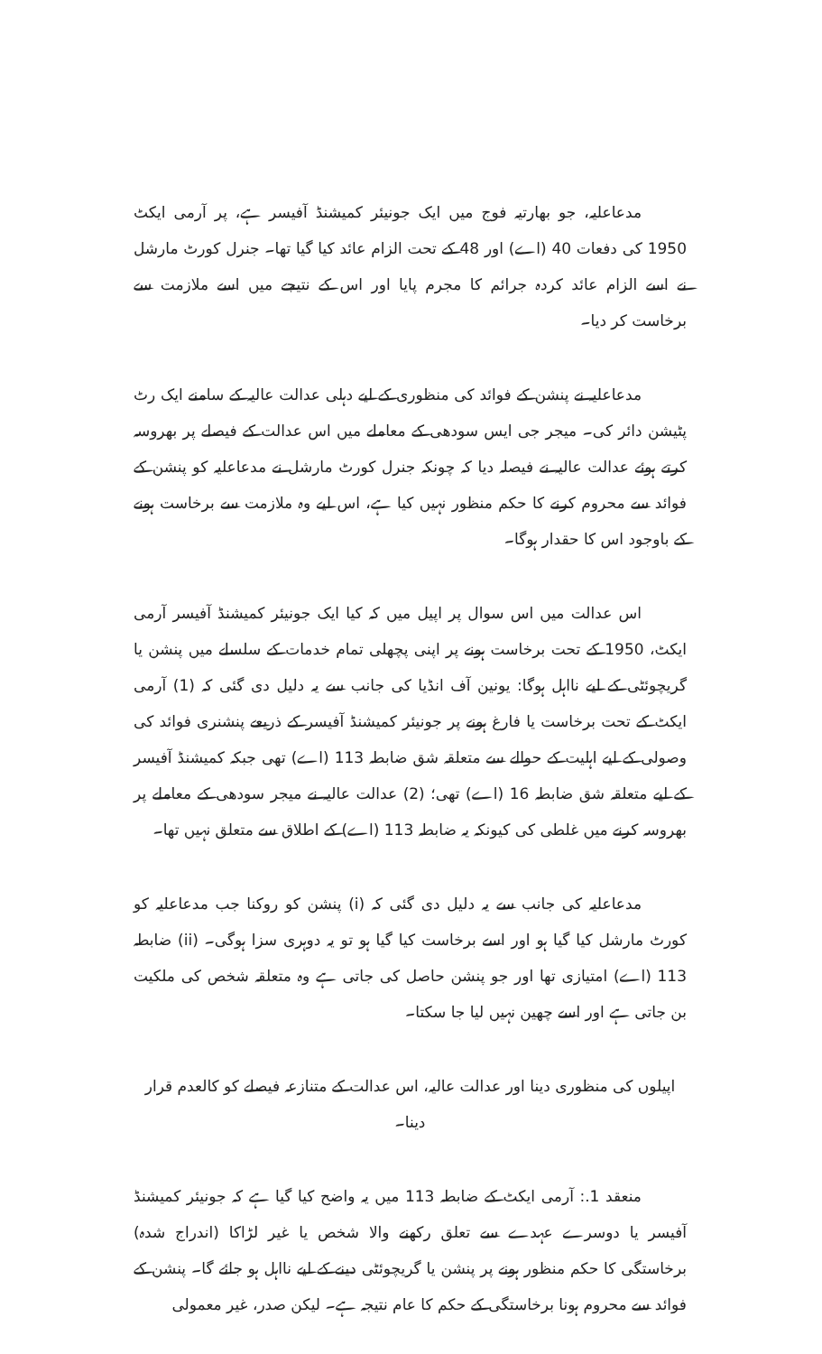مدعاعلیہ، جو بھارتیہ فوج میں ایک جونیئر کمیشنڈ آفیسر ہے، پر آرمی ایکٹ 1950 کی دفعات 40 (اے) اور 48 کے تحت الزام عائد کیا گیا تھا۔ جنرل کورٹ مارشل نے اسے الزام عائد کردہ جرائم کا مجرم پایا اور اس کے نتیجے میں اسے ملازمت سے برخاست کر دیا۔
مدعاعلیہ نے پنشن کے فوائد کی منظوری کے لیے دہلی عدالت عالیہ کے سامنے ایک رٹ پٹیشن دائر کی۔ میجر جی ایس سودھی کے معاملے میں اس عدالت کے فیصلے پر بھروسہ کرتے ہوئے عدالت عالیہ نے فیصلہ دیا کہ چونکہ جنرل کورٹ مارشل نے مدعاعلیہ کو پنشن کے فوائد سے محروم کرنے کا حکم منظور نہیں کیا ہے، اس لیے وہ ملازمت سے برخاست ہونے کے باوجود اس کا حقدار ہوگا۔
اس عدالت میں اس سوال پر اپیل میں کہ کیا ایک جونیئر کمیشنڈ آفیسر آرمی ایکٹ، 1950 کے تحت برخاست ہونے پر اپنی پچھلی تمام خدمات کے سلسلے میں پنشن یا گریچوئٹی کے لیے نااہل ہوگا: یونین آف انڈیا کی جانب سے یہ دلیل دی گئی کہ (1) آرمی ایکٹ کے تحت برخاست یا فارغ ہونے پر جونیئر کمیشنڈ آفیسر کے ذریعے پنشنری فوائد کی وصولی کے لیے اہلیت کے حوالے سے متعلقہ شق ضابطہ 113 (اے) تھی جبکہ کمیشنڈ آفیسر کے لیے متعلقہ شق ضابطہ 16 (اے) تھی؛ (2) عدالت عالیہ نے میجر سودھی کے معاملے پر بھروسہ کرنے میں غلطی کی کیونکہ یہ ضابطہ 113 (اے) کے اطلاق سے متعلق نہیں تھا۔
مدعاعلیہ کی جانب سے یہ دلیل دی گئی کہ (i) پنشن کو روکنا جب مدعاعلیہ کو کورٹ مارشل کیا گیا ہو اور اسے برخاست کیا گیا ہو تو یہ دوہری سزا ہوگی۔ (ii) ضابطہ 113 (اے) امتیازی تھا اور جو پنشن حاصل کی جاتی ہے وہ متعلقہ شخص کی ملکیت بن جاتی ہے اور اسے چھین نہیں لیا جا سکتا۔
اپیلوں کی منظوری دینا اور عدالت عالیہ، اس عدالت کے متنازعہ فیصلے کو کالعدم قرار دینا۔
منعقد 1.: آرمی ایکٹ کے ضابطہ 113 میں یہ واضح کیا گیا ہے کہ جونیئر کمیشنڈ آفیسر یا دوسرے عہدے سے تعلق رکھنے والا شخص یا غیر لڑاکا (اندراج شدہ) برخاستگی کا حکم منظور ہونے پر پنشن یا گریچوئٹی دینے کے لیے نااہل ہو جائے گا۔ پنشن کے فوائد سے محروم ہونا برخاستگی کے حکم کا عام نتیجہ ہے۔ لیکن صدر، غیر معمولی